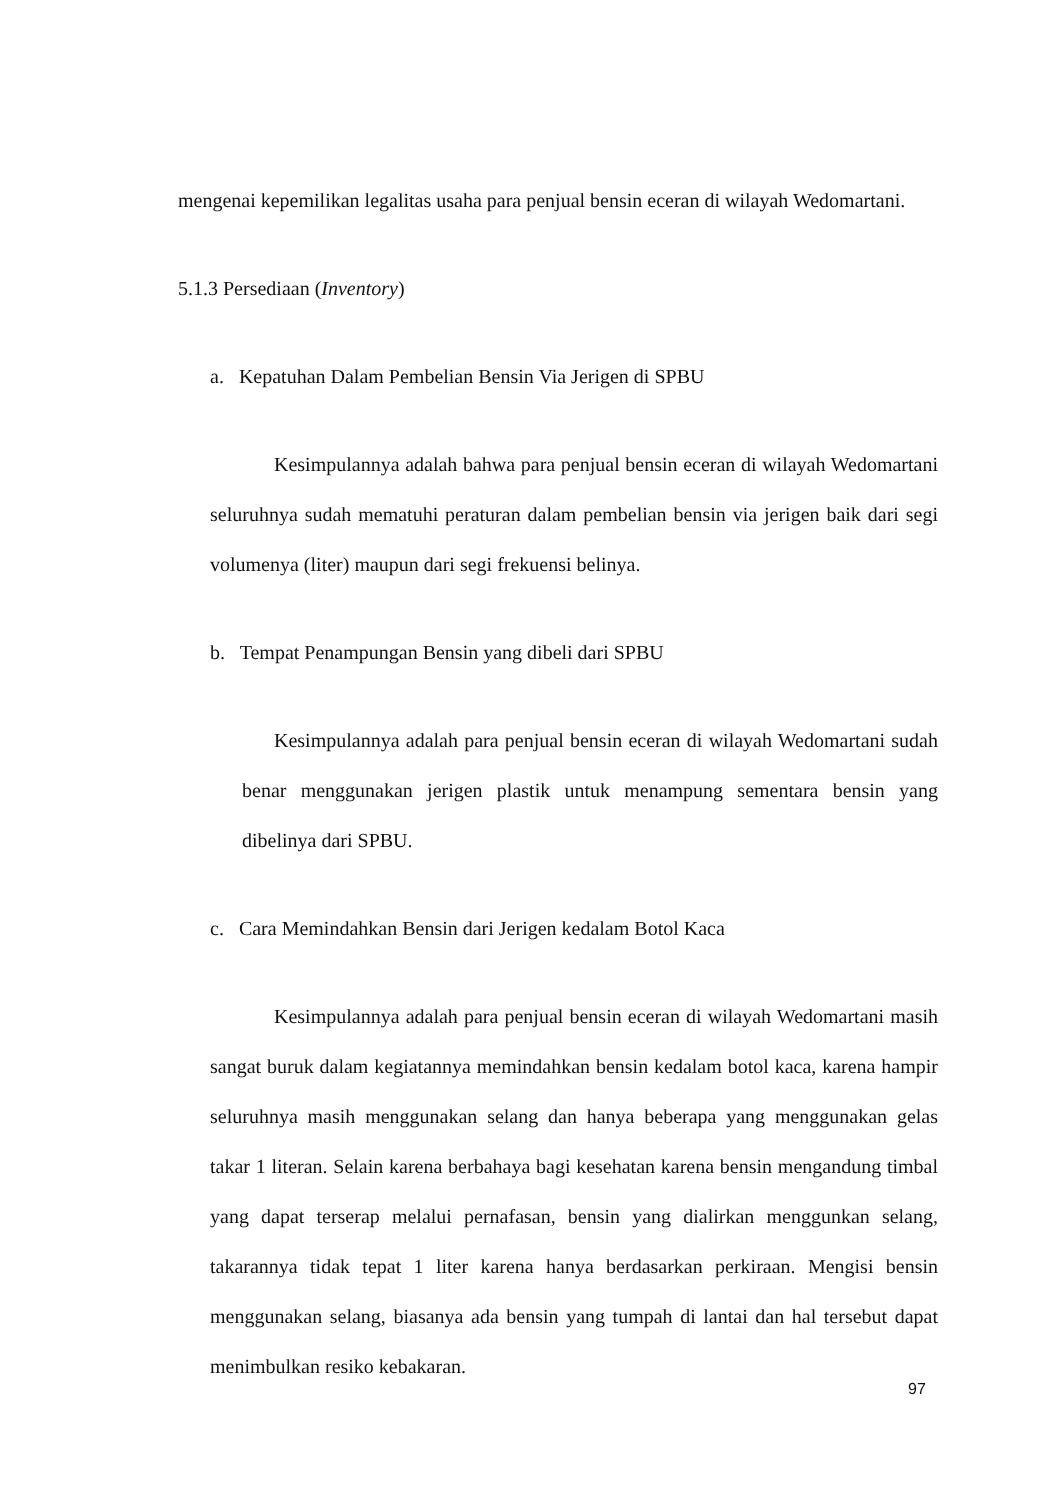mengenai kepemilikan legalitas usaha para penjual bensin eceran di wilayah Wedomartani.
5.1.3 Persediaan (Inventory)
a. Kepatuhan Dalam Pembelian Bensin Via Jerigen di SPBU
Kesimpulannya adalah bahwa para penjual bensin eceran di wilayah Wedomartani seluruhnya sudah mematuhi peraturan dalam pembelian bensin via jerigen baik dari segi volumenya (liter) maupun dari segi frekuensi belinya.
b. Tempat Penampungan Bensin yang dibeli dari SPBU
Kesimpulannya adalah para penjual bensin eceran di wilayah Wedomartani sudah benar menggunakan jerigen plastik untuk menampung sementara bensin yang dibelinya dari SPBU.
c. Cara Memindahkan Bensin dari Jerigen kedalam Botol Kaca
Kesimpulannya adalah para penjual bensin eceran di wilayah Wedomartani masih sangat buruk dalam kegiatannya memindahkan bensin kedalam botol kaca, karena hampir seluruhnya masih menggunakan selang dan hanya beberapa yang menggunakan gelas takar 1 literan. Selain karena berbahaya bagi kesehatan karena bensin mengandung timbal yang dapat terserap melalui pernafasan, bensin yang dialirkan menggunkan selang, takarannya tidak tepat 1 liter karena hanya berdasarkan perkiraan. Mengisi bensin menggunakan selang, biasanya ada bensin yang tumpah di lantai dan hal tersebut dapat menimbulkan resiko kebakaran.
97